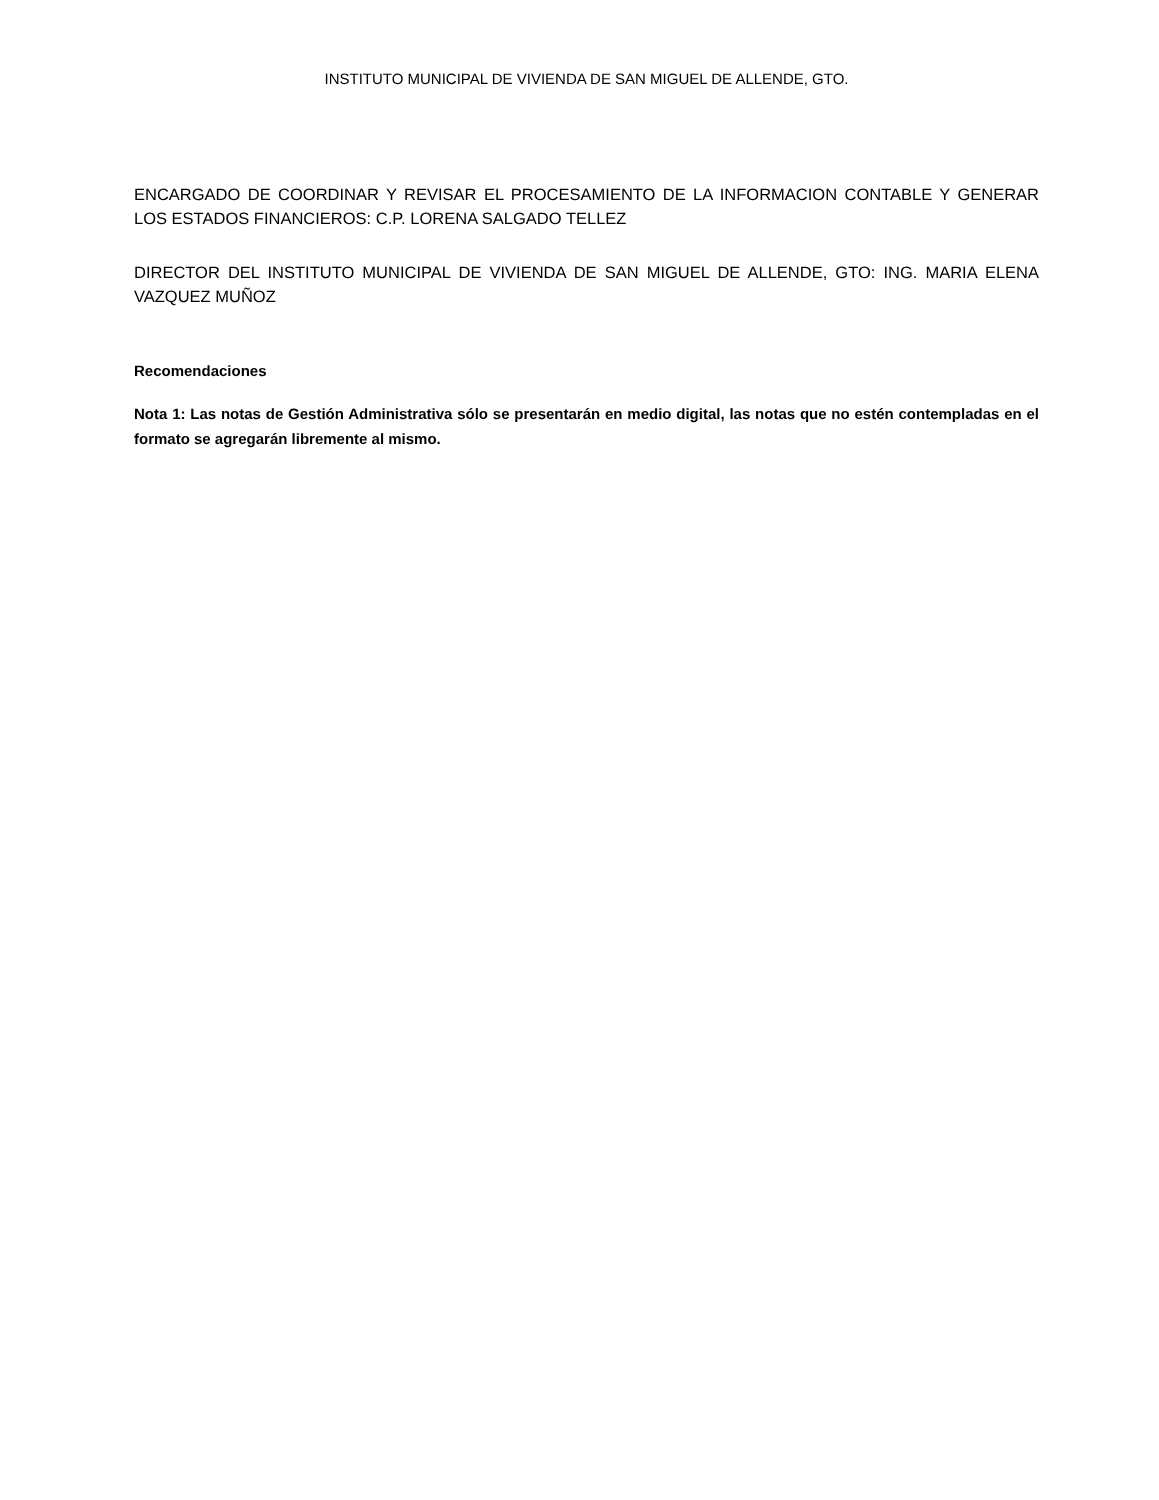INSTITUTO MUNICIPAL DE VIVIENDA DE SAN MIGUEL DE ALLENDE, GTO.
ENCARGADO DE COORDINAR Y REVISAR EL PROCESAMIENTO DE LA INFORMACION CONTABLE Y GENERAR LOS ESTADOS FINANCIEROS: C.P. LORENA SALGADO TELLEZ
DIRECTOR DEL INSTITUTO MUNICIPAL DE VIVIENDA DE SAN MIGUEL DE ALLENDE, GTO: ING. MARIA ELENA VAZQUEZ MUÑOZ
Recomendaciones
Nota 1: Las notas de Gestión Administrativa sólo se presentarán en medio digital, las notas que no estén contempladas en el formato se agregarán libremente al mismo.